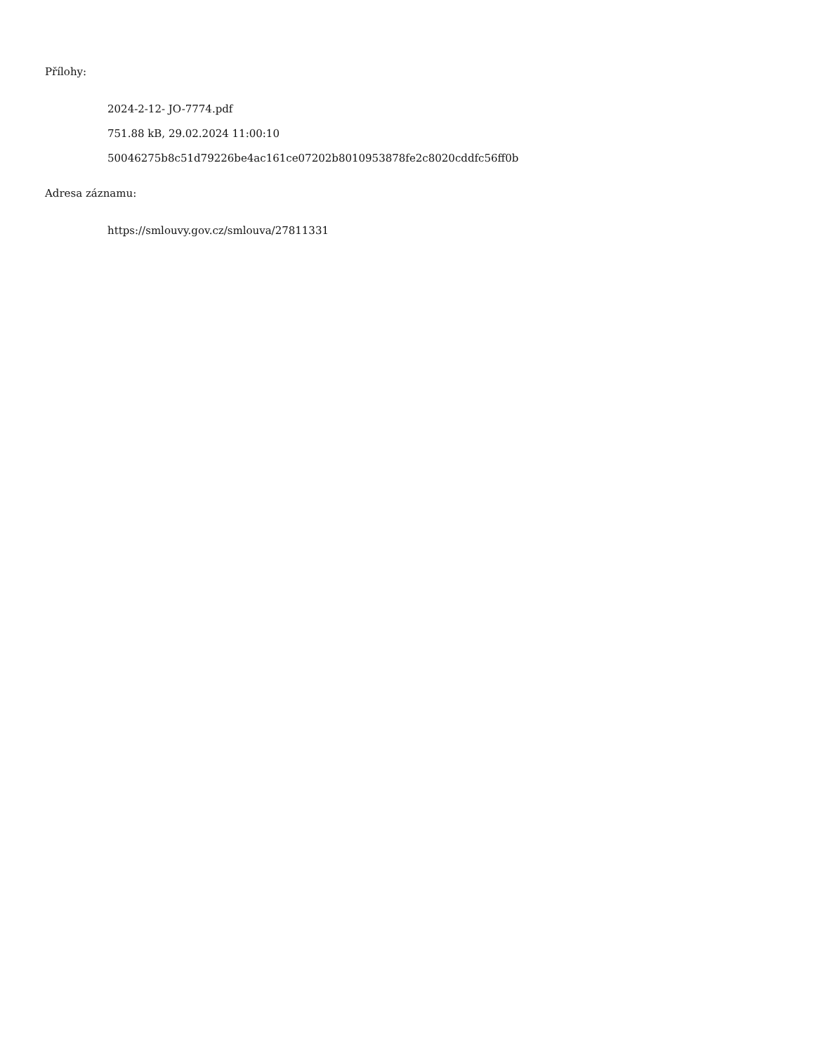Přílohy:
2024-2-12- JO-7774.pdf
751.88 kB, 29.02.2024 11:00:10
50046275b8c51d79226be4ac161ce07202b8010953878fe2c8020cddfc56ff0b
Adresa záznamu:
https://smlouvy.gov.cz/smlouva/27811331